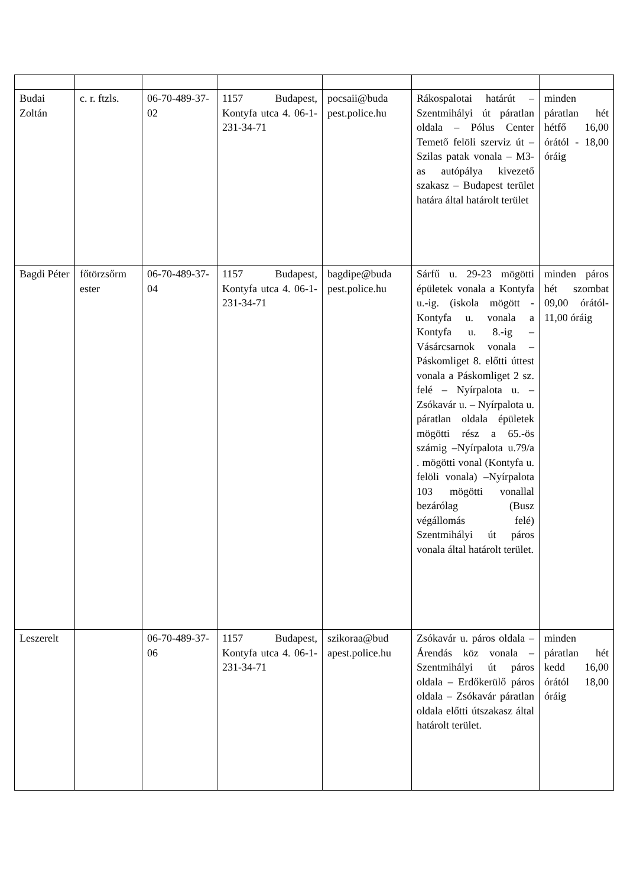| Budai Zoltán | c. r. ftzls. | 06-70-489-37-02 | 1157 Budapest, Kontyfa utca 4. 06-1-231-34-71 | pocsaii@buda pest.police.hu | Rákospalotai határút – Szentmihályi út páratlan oldala – Pólus Center Temető felöli szerviz út – Szilas patak vonala – M3-as autópálya kivezető szakasz – Budapest terület határa által határolt terület | minden páratlan hét hétfő 16,00 órától - 18,00 óráig |
| Bagdi Péter | főtörzsőrm ester | 06-70-489-37-04 | 1157 Budapest, Kontyfa utca 4. 06-1-231-34-71 | bagdipe@buda pest.police.hu | Sárfű u. 29-23 mögötti épületek vonala a Kontyfa u.-ig. (iskola mögött - Kontyfa u. vonala a Kontyfa u. 8.-ig – Vásárcsarnok vonala – Páskomliget 8. előtti úttest vonala a Páskomliget 2 sz. felé – Nyírpalota u. – Zsókavár u. – Nyírpalota u. páratlan oldala épületek mögötti rész a 65.-ös számig –Nyírpalota u.79/a . mögötti vonal (Kontyfa u. felöli vonala) –Nyírpalota 103 mögötti vonallal bezárólag (Busz végállomás felé) Szentmihályi út páros vonala által határolt terület. | minden páros hét szombat 09,00 órától-11,00 óráig |
| Leszerelt | | 06-70-489-37-06 | 1157 Budapest, Kontyfa utca 4. 06-1-231-34-71 | szikoraa@bud apest.police.hu | Zsókavár u. páros oldala – Árendás köz vonala – Szentmihályi út páros oldala – Erdőkerülő páros oldala – Zsókavár páratlan oldala előtti útszakasz által határolt terület. | minden páratlan hét kedd 16,00 órától 18,00 óráig |